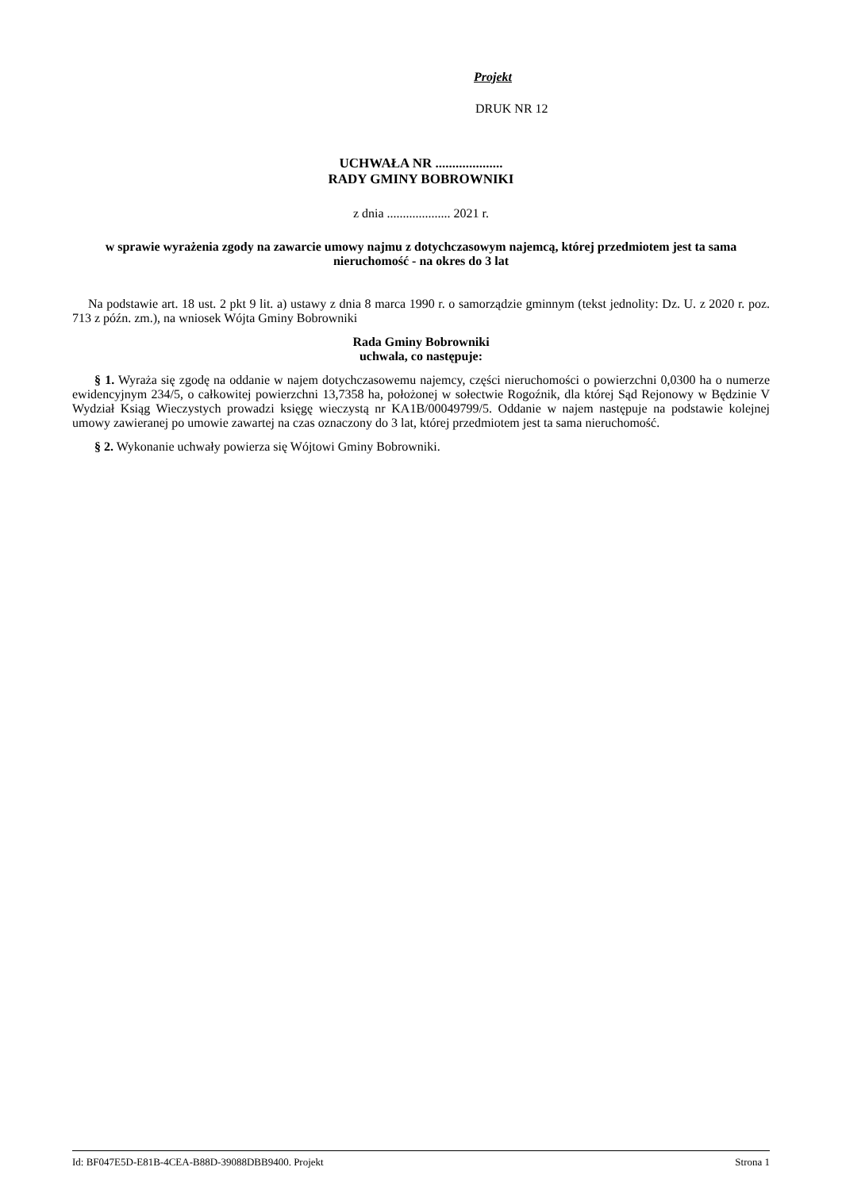Projekt
DRUK NR 12
UCHWAŁA NR ....................
RADY GMINY BOBROWNIKI
z dnia .................... 2021 r.
w sprawie wyrażenia zgody na zawarcie umowy najmu z dotychczasowym najemcą, której przedmiotem jest ta sama nieruchomość - na okres do 3 lat
Na podstawie art. 18 ust. 2 pkt 9 lit. a) ustawy z dnia 8 marca 1990 r. o samorządzie gminnym (tekst jednolity: Dz. U. z 2020 r. poz. 713 z późn. zm.), na wniosek Wójta Gminy Bobrowniki
Rada Gminy Bobrowniki
uchwala, co następuje:
§ 1. Wyraża się zgodę na oddanie w najem dotychczasowemu najemcy, części nieruchomości o powierzchni 0,0300 ha o numerze ewidencyjnym 234/5, o całkowitej powierzchni 13,7358 ha, położonej w sołectwie Rogoźnik, dla której Sąd Rejonowy w Będzinie V Wydział Ksiąg Wieczystych prowadzi księgę wieczystą nr KA1B/00049799/5. Oddanie w najem następuje na podstawie kolejnej umowy zawieranej po umowie zawartej na czas oznaczony do 3 lat, której przedmiotem jest ta sama nieruchomość.
§ 2. Wykonanie uchwały powierza się Wójtowi Gminy Bobrowniki.
Id: BF047E5D-E81B-4CEA-B88D-39088DBB9400. Projekt Strona 1